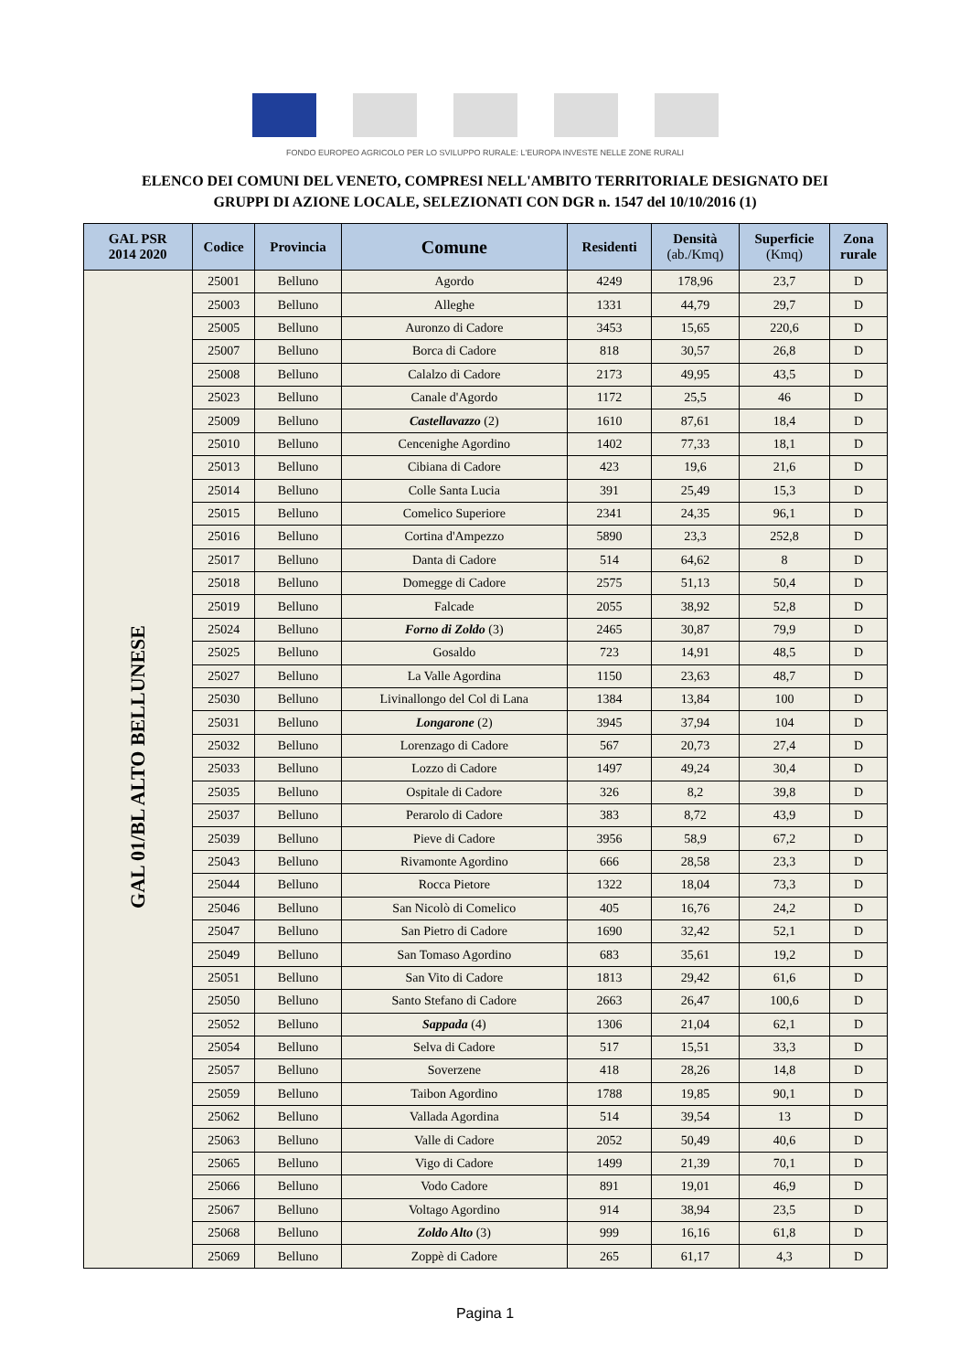FONDO EUROPEO AGRICOLO PER LO SVILUPPO RURALE: L'EUROPA INVESTE NELLE ZONE RURALI
ELENCO DEI COMUNI DEL VENETO, COMPRESI NELL'AMBITO TERRITORIALE DESIGNATO DEI
GRUPPI DI AZIONE LOCALE, SELEZIONATI CON DGR n. 1547 del 10/10/2016 (1)
| GAL PSR 2014 2020 | Codice | Provincia | Comune | Residenti | Densità (ab./Kmq) | Superficie (Kmq) | Zona rurale |
| --- | --- | --- | --- | --- | --- | --- | --- |
| GAL 01/BL ALTO BELLUNESE | 25001 | Belluno | Agordo | 4249 | 178,96 | 23,7 | D |
| | 25003 | Belluno | Alleghe | 1331 | 44,79 | 29,7 | D |
| | 25005 | Belluno | Auronzo di Cadore | 3453 | 15,65 | 220,6 | D |
| | 25007 | Belluno | Borca di Cadore | 818 | 30,57 | 26,8 | D |
| | 25008 | Belluno | Calalzo di Cadore | 2173 | 49,95 | 43,5 | D |
| | 25023 | Belluno | Canale d'Agordo | 1172 | 25,5 | 46 | D |
| | 25009 | Belluno | Castellavazzo (2) | 1610 | 87,61 | 18,4 | D |
| | 25010 | Belluno | Cencenighe Agordino | 1402 | 77,33 | 18,1 | D |
| | 25013 | Belluno | Cibiana di Cadore | 423 | 19,6 | 21,6 | D |
| | 25014 | Belluno | Colle Santa Lucia | 391 | 25,49 | 15,3 | D |
| | 25015 | Belluno | Comelico Superiore | 2341 | 24,35 | 96,1 | D |
| | 25016 | Belluno | Cortina d'Ampezzo | 5890 | 23,3 | 252,8 | D |
| | 25017 | Belluno | Danta di Cadore | 514 | 64,62 | 8 | D |
| | 25018 | Belluno | Domegge di Cadore | 2575 | 51,13 | 50,4 | D |
| | 25019 | Belluno | Falcade | 2055 | 38,92 | 52,8 | D |
| | 25024 | Belluno | Forno di Zoldo (3) | 2465 | 30,87 | 79,9 | D |
| | 25025 | Belluno | Gosaldo | 723 | 14,91 | 48,5 | D |
| | 25027 | Belluno | La Valle Agordina | 1150 | 23,63 | 48,7 | D |
| | 25030 | Belluno | Livinallongo del Col di Lana | 1384 | 13,84 | 100 | D |
| | 25031 | Belluno | Longarone (2) | 3945 | 37,94 | 104 | D |
| | 25032 | Belluno | Lorenzago di Cadore | 567 | 20,73 | 27,4 | D |
| | 25033 | Belluno | Lozzo di Cadore | 1497 | 49,24 | 30,4 | D |
| | 25035 | Belluno | Ospitale di Cadore | 326 | 8,2 | 39,8 | D |
| | 25037 | Belluno | Perarolo di Cadore | 383 | 8,72 | 43,9 | D |
| | 25039 | Belluno | Pieve di Cadore | 3956 | 58,9 | 67,2 | D |
| | 25043 | Belluno | Rivamonte Agordino | 666 | 28,58 | 23,3 | D |
| | 25044 | Belluno | Rocca Pietore | 1322 | 18,04 | 73,3 | D |
| | 25046 | Belluno | San Nicolò di Comelico | 405 | 16,76 | 24,2 | D |
| | 25047 | Belluno | San Pietro di Cadore | 1690 | 32,42 | 52,1 | D |
| | 25049 | Belluno | San Tomaso Agordino | 683 | 35,61 | 19,2 | D |
| | 25051 | Belluno | San Vito di Cadore | 1813 | 29,42 | 61,6 | D |
| | 25050 | Belluno | Santo Stefano di Cadore | 2663 | 26,47 | 100,6 | D |
| | 25052 | Belluno | Sappada (4) | 1306 | 21,04 | 62,1 | D |
| | 25054 | Belluno | Selva di Cadore | 517 | 15,51 | 33,3 | D |
| | 25057 | Belluno | Soverzene | 418 | 28,26 | 14,8 | D |
| | 25059 | Belluno | Taibon Agordino | 1788 | 19,85 | 90,1 | D |
| | 25062 | Belluno | Vallada Agordina | 514 | 39,54 | 13 | D |
| | 25063 | Belluno | Valle di Cadore | 2052 | 50,49 | 40,6 | D |
| | 25065 | Belluno | Vigo di Cadore | 1499 | 21,39 | 70,1 | D |
| | 25066 | Belluno | Vodo Cadore | 891 | 19,01 | 46,9 | D |
| | 25067 | Belluno | Voltago Agordino | 914 | 38,94 | 23,5 | D |
| | 25068 | Belluno | Zoldo Alto (3) | 999 | 16,16 | 61,8 | D |
| | 25069 | Belluno | Zoppè di Cadore | 265 | 61,17 | 4,3 | D |
Pagina 1